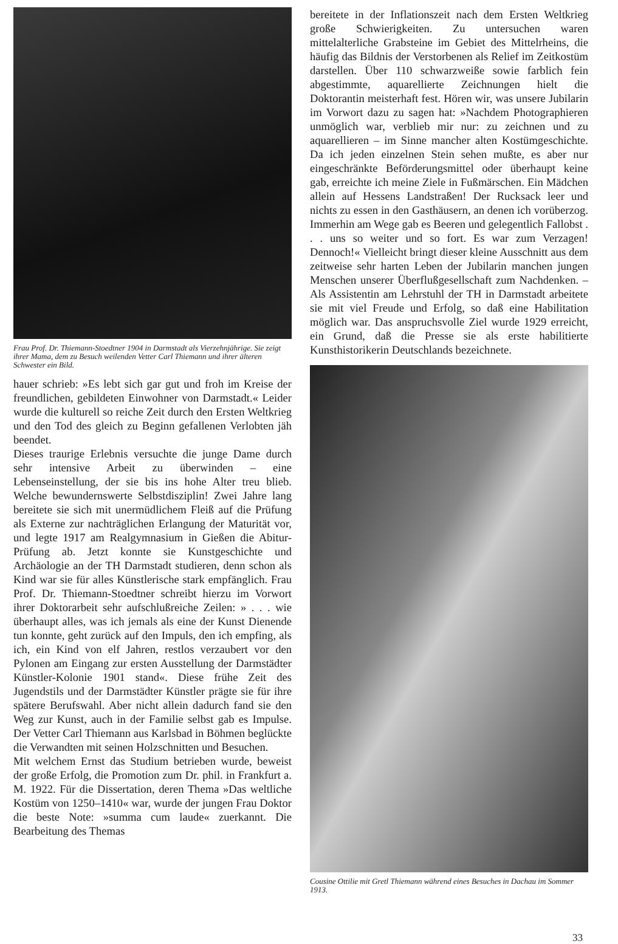Frau Prof. Dr. Thiemann-Stoedtner 1904 in Darmstadt als Vierzehnjährige. Sie zeigt ihrer Mama, dem zu Besuch weilenden Vetter Carl Thiemann und ihrer älteren Schwester ein Bild.
hauer schrieb: »Es lebt sich gar gut und froh im Kreise der freundlichen, gebildeten Einwohner von Darmstadt.« Leider wurde die kulturell so reiche Zeit durch den Ersten Weltkrieg und den Tod des gleich zu Beginn gefallenen Verlobten jäh beendet.
Dieses traurige Erlebnis versuchte die junge Dame durch sehr intensive Arbeit zu überwinden – eine Lebenseinstellung, der sie bis ins hohe Alter treu blieb. Welche bewundernswerte Selbstdisziplin! Zwei Jahre lang bereitete sie sich mit unermüdlichem Fleiß auf die Prüfung als Externe zur nachträglichen Erlangung der Maturität vor, und legte 1917 am Realgymnasium in Gießen die Abitur-Prüfung ab. Jetzt konnte sie Kunstgeschichte und Archäologie an der TH Darmstadt studieren, denn schon als Kind war sie für alles Künstlerische stark empfänglich. Frau Prof. Dr. Thiemann-Stoedtner schreibt hierzu im Vorwort ihrer Doktorarbeit sehr aufschlußreiche Zeilen: » . . . wie überhaupt alles, was ich jemals als eine der Kunst Dienende tun konnte, geht zurück auf den Impuls, den ich empfing, als ich, ein Kind von elf Jahren, restlos verzaubert vor den Pylonen am Eingang zur ersten Ausstellung der Darmstädter Künstler-Kolonie 1901 stand«. Diese frühe Zeit des Jugendstils und der Darmstädter Künstler prägte sie für ihre spätere Berufswahl. Aber nicht allein dadurch fand sie den Weg zur Kunst, auch in der Familie selbst gab es Impulse. Der Vetter Carl Thiemann aus Karlsbad in Böhmen beglückte die Verwandten mit seinen Holzschnitten und Besuchen.
Mit welchem Ernst das Studium betrieben wurde, beweist der große Erfolg, die Promotion zum Dr. phil. in Frankfurt a. M. 1922. Für die Dissertation, deren Thema »Das weltliche Kostüm von 1250–1410« war, wurde der jungen Frau Doktor die beste Note: »summa cum laude« zuerkannt. Die Bearbeitung des Themas
bereitete in der Inflationszeit nach dem Ersten Weltkrieg große Schwierigkeiten. Zu untersuchen waren mittelalterliche Grabsteine im Gebiet des Mittelrheins, die häufig das Bildnis der Verstorbenen als Relief im Zeitkostüm darstellen. Über 110 schwarzweiße sowie farblich fein abgestimmte, aquarellierte Zeichnungen hielt die Doktorantin meisterhaft fest. Hören wir, was unsere Jubilarin im Vorwort dazu zu sagen hat: »Nachdem Photographieren unmöglich war, verblieb mir nur: zu zeichnen und zu aquarellieren – im Sinne mancher alten Kostümgeschichte. Da ich jeden einzelnen Stein sehen mußte, es aber nur eingeschränkte Beförderungsmittel oder überhaupt keine gab, erreichte ich meine Ziele in Fußmärschen. Ein Mädchen allein auf Hessens Landstraßen! Der Rucksack leer und nichts zu essen in den Gasthäusern, an denen ich vorüberzog. Immerhin am Wege gab es Beeren und gelegentlich Fallobst . . . uns so weiter und so fort. Es war zum Verzagen! Dennoch!« Vielleicht bringt dieser kleine Ausschnitt aus dem zeitweise sehr harten Leben der Jubilarin manchen jungen Menschen unserer Überflußgesellschaft zum Nachdenken. – Als Assistentin am Lehrstuhl der TH in Darmstadt arbeitete sie mit viel Freude und Erfolg, so daß eine Habilitation möglich war. Das anspruchsvolle Ziel wurde 1929 erreicht, ein Grund, daß die Presse sie als erste habilitierte Kunsthistorikerin Deutschlands bezeichnete.
Cousine Ottilie mit Gretl Thiemann während eines Besuches in Dachau im Sommer 1913.
33